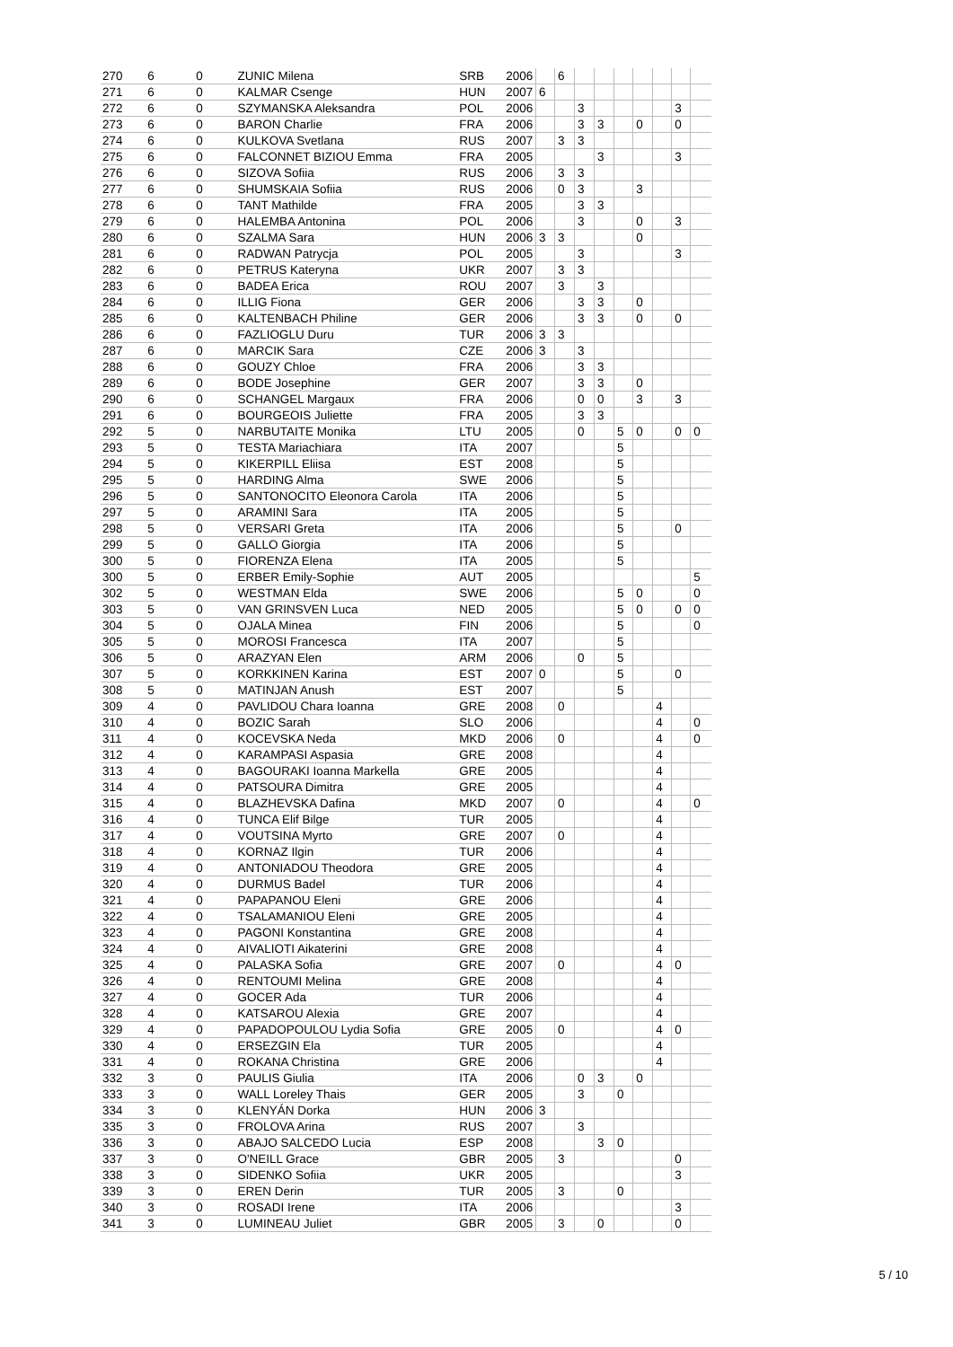| 270 | 6 | 0 | ZUNIC Milena | SRB | 2006 | | 6 | | | | | | | |
| 271 | 6 | 0 | KALMAR Csenge | HUN | 2007 | 6 | | | | | | | | |
| 272 | 6 | 0 | SZYMANSKA Aleksandra | POL | 2006 | | | 3 | | | | | 3 | |
| 273 | 6 | 0 | BARON Charlie | FRA | 2006 | | | 3 | 3 | | 0 | | 0 | |
| 274 | 6 | 0 | KULKOVA Svetlana | RUS | 2007 | | 3 | 3 | | | | | | |
| 275 | 6 | 0 | FALCONNET BIZIOU Emma | FRA | 2005 | | | | 3 | | | | 3 | |
| 276 | 6 | 0 | SIZOVA Sofiia | RUS | 2006 | | 3 | 3 | | | | | | |
| 277 | 6 | 0 | SHUMSKAIA Sofiia | RUS | 2006 | | 0 | 3 | | | 3 | | | |
| 278 | 6 | 0 | TANT Mathilde | FRA | 2005 | | | 3 | 3 | | | | | |
| 279 | 6 | 0 | HALEMBA Antonina | POL | 2006 | | | 3 | | | 0 | | 3 | |
| 280 | 6 | 0 | SZALMA Sara | HUN | 2006 | 3 | 3 | | | | 0 | | | |
| 281 | 6 | 0 | RADWAN Patrycja | POL | 2005 | | | 3 | | | | | 3 | |
| 282 | 6 | 0 | PETRUS Kateryna | UKR | 2007 | | 3 | 3 | | | | | | |
| 283 | 6 | 0 | BADEA Erica | ROU | 2007 | | 3 | | 3 | | | | | |
| 284 | 6 | 0 | ILLIG Fiona | GER | 2006 | | | 3 | 3 | | 0 | | | |
| 285 | 6 | 0 | KALTENBACH Philine | GER | 2006 | | | 3 | 3 | | 0 | | 0 | |
| 286 | 6 | 0 | FAZLIOGLU Duru | TUR | 2006 | 3 | 3 | | | | | | | |
| 287 | 6 | 0 | MARCIK Sara | CZE | 2006 | 3 | | 3 | | | | | | |
| 288 | 6 | 0 | GOUZY Chloe | FRA | 2006 | | | 3 | 3 | | | | | |
| 289 | 6 | 0 | BODE Josephine | GER | 2007 | | | 3 | 3 | | 0 | | | |
| 290 | 6 | 0 | SCHANGEL Margaux | FRA | 2006 | | | 0 | 0 | | 3 | | 3 | |
| 291 | 6 | 0 | BOURGEOIS Juliette | FRA | 2005 | | | 3 | 3 | | | | | |
| 292 | 5 | 0 | NARBUTAITE Monika | LTU | 2005 | | | 0 | | 5 | 0 | | 0 | 0 |
| 293 | 5 | 0 | TESTA Mariachiara | ITA | 2007 | | | | | 5 | | | | |
| 294 | 5 | 0 | KIKERPILL Eliisa | EST | 2008 | | | | | 5 | | | | |
| 295 | 5 | 0 | HARDING Alma | SWE | 2006 | | | | | 5 | | | | |
| 296 | 5 | 0 | SANTONOCITO Eleonora Carola | ITA | 2006 | | | | | 5 | | | | |
| 297 | 5 | 0 | ARAMINI Sara | ITA | 2005 | | | | | 5 | | | | |
| 298 | 5 | 0 | VERSARI Greta | ITA | 2006 | | | | | 5 | | | 0 | |
| 299 | 5 | 0 | GALLO Giorgia | ITA | 2006 | | | | | 5 | | | | |
| 300 | 5 | 0 | FIORENZA Elena | ITA | 2005 | | | | | 5 | | | | |
| 300 | 5 | 0 | ERBER Emily-Sophie | AUT | 2005 | | | | | | | | | 5 |
| 302 | 5 | 0 | WESTMAN Elda | SWE | 2006 | | | | | 5 | 0 | | | 0 |
| 303 | 5 | 0 | VAN GRINSVEN Luca | NED | 2005 | | | | | 5 | 0 | | 0 | 0 |
| 304 | 5 | 0 | OJALA Minea | FIN | 2006 | | | | | 5 | | | | 0 |
| 305 | 5 | 0 | MOROSI Francesca | ITA | 2007 | | | | | 5 | | | | |
| 306 | 5 | 0 | ARAZYAN Elen | ARM | 2006 | | | 0 | | 5 | | | | |
| 307 | 5 | 0 | KORKKINEN Karina | EST | 2007 | 0 | | | | 5 | | | 0 | |
| 308 | 5 | 0 | MATINJAN Anush | EST | 2007 | | | | | 5 | | | | |
| 309 | 4 | 0 | PAVLIDOU Chara Ioanna | GRE | 2008 | | 0 | | | | | 4 | | |
| 310 | 4 | 0 | BOZIC Sarah | SLO | 2006 | | | | | | | 4 | | 0 |
| 311 | 4 | 0 | KOCEVSKA Neda | MKD | 2006 | | 0 | | | | | 4 | | 0 |
| 312 | 4 | 0 | KARAMPASI Aspasia | GRE | 2008 | | | | | | | 4 | | |
| 313 | 4 | 0 | BAGOURAKI Ioanna Markella | GRE | 2005 | | | | | | | 4 | | |
| 314 | 4 | 0 | PATSOURA Dimitra | GRE | 2005 | | | | | | | 4 | | |
| 315 | 4 | 0 | BLAZHEVSKA Dafina | MKD | 2007 | | 0 | | | | | 4 | | 0 |
| 316 | 4 | 0 | TUNCA Elif Bilge | TUR | 2005 | | | | | | | 4 | | |
| 317 | 4 | 0 | VOUTSINA Myrto | GRE | 2007 | | 0 | | | | | 4 | | |
| 318 | 4 | 0 | KORNAZ Ilgin | TUR | 2006 | | | | | | | 4 | | |
| 319 | 4 | 0 | ANTONIADOU Theodora | GRE | 2005 | | | | | | | 4 | | |
| 320 | 4 | 0 | DURMUS Badel | TUR | 2006 | | | | | | | 4 | | |
| 321 | 4 | 0 | PAPAPANOU Eleni | GRE | 2006 | | | | | | | 4 | | |
| 322 | 4 | 0 | TSALAMANIOU Eleni | GRE | 2005 | | | | | | | 4 | | |
| 323 | 4 | 0 | PAGONI Konstantina | GRE | 2008 | | | | | | | 4 | | |
| 324 | 4 | 0 | AIVALIOTI Aikaterini | GRE | 2008 | | | | | | | 4 | | |
| 325 | 4 | 0 | PALASKA Sofia | GRE | 2007 | | 0 | | | | | 4 | 0 | |
| 326 | 4 | 0 | RENTOUMI Melina | GRE | 2008 | | | | | | | 4 | | |
| 327 | 4 | 0 | GOCER Ada | TUR | 2006 | | | | | | | 4 | | |
| 328 | 4 | 0 | KATSAROU Alexia | GRE | 2007 | | | | | | | 4 | | |
| 329 | 4 | 0 | PAPADOPOULOU Lydia Sofia | GRE | 2005 | | 0 | | | | | 4 | 0 | |
| 330 | 4 | 0 | ERSEZGIN Ela | TUR | 2005 | | | | | | | 4 | | |
| 331 | 4 | 0 | ROKANA Christina | GRE | 2006 | | | | | | | 4 | | |
| 332 | 3 | 0 | PAULIS Giulia | ITA | 2006 | | | 0 | 3 | | 0 | | | |
| 333 | 3 | 0 | WALL Loreley Thais | GER | 2005 | | | 3 | | 0 | | | | |
| 334 | 3 | 0 | KLENYÁN Dorka | HUN | 2006 | 3 | | | | | | | | |
| 335 | 3 | 0 | FROLOVA Arina | RUS | 2007 | | | 3 | | | | | | |
| 336 | 3 | 0 | ABAJO SALCEDO Lucia | ESP | 2008 | | | | 3 | 0 | | | | |
| 337 | 3 | 0 | O'NEILL Grace | GBR | 2005 | | 3 | | | | | | 0 | |
| 338 | 3 | 0 | SIDENKO Sofiia | UKR | 2005 | | | | | | | | 3 | |
| 339 | 3 | 0 | EREN Derin | TUR | 2005 | | 3 | | | 0 | | | | |
| 340 | 3 | 0 | ROSADI Irene | ITA | 2006 | | | | | | | | 3 | |
| 341 | 3 | 0 | LUMINEAU Juliet | GBR | 2005 | | 3 | | 0 | | | | 0 | |
5 / 10